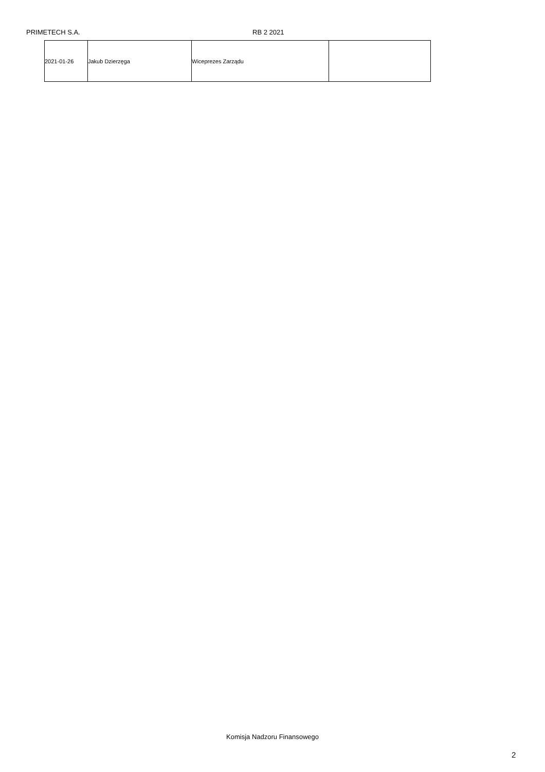PRIMETECH S.A. RB 2 2021
| 2021-01-26 | Jakub Dzierzęga | Wiceprezes Zarządu | |
Komisja Nadzoru Finansowego
2